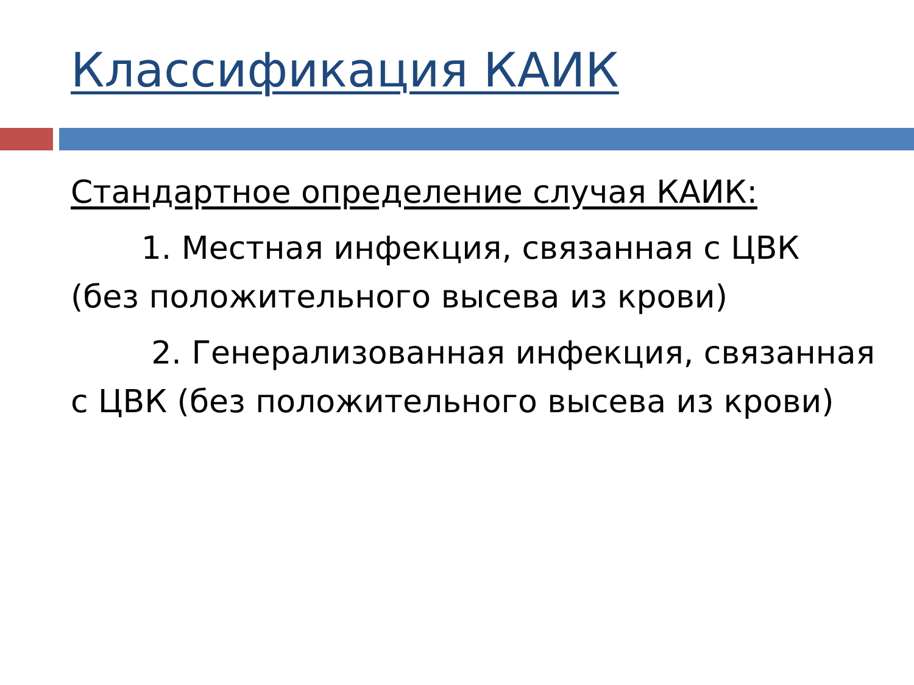Классификация КАИК
Стандартное определение случая КАИК:
1. Местная инфекция, связанная с ЦВК (без положительного высева из крови)
2. Генерализованная инфекция, связанная с ЦВК (без положительного высева из крови)